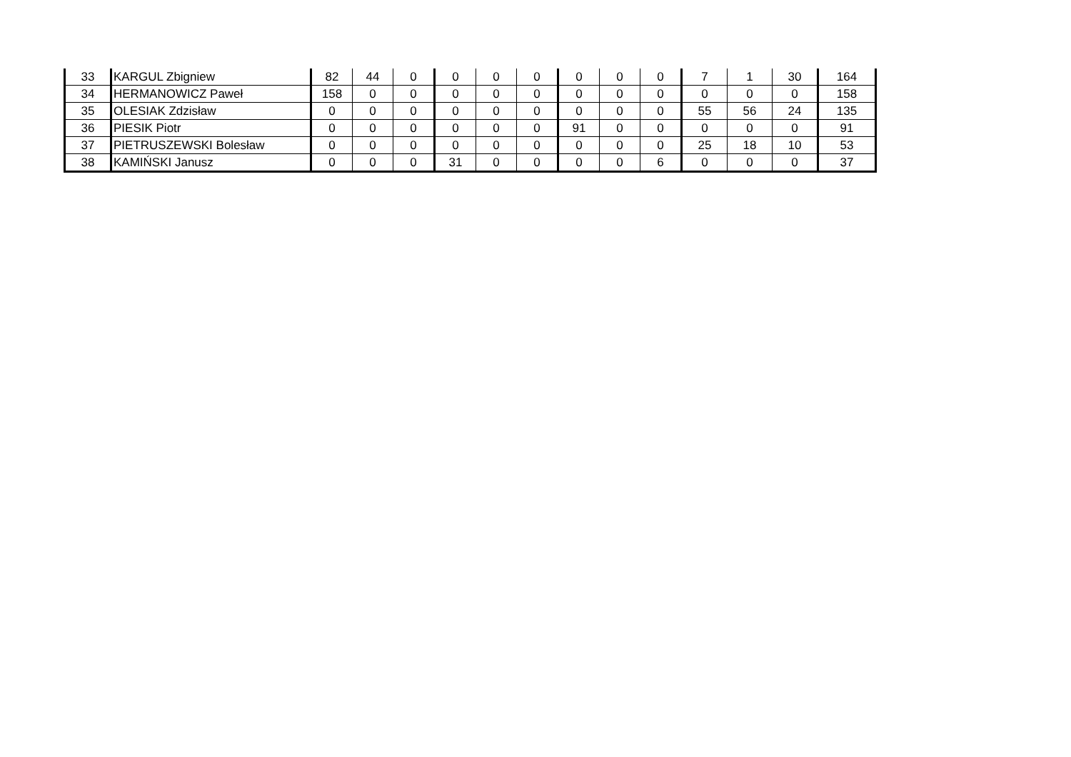| 33 | KARGUL Zbigniew | 82 | 44 | 0 | 0 | 0 | 0 | 0 | 0 | 0 | 7 | 1 | 30 | 164 |
| 34 | HERMANOWICZ Paweł | 158 | 0 | 0 | 0 | 0 | 0 | 0 | 0 | 0 | 0 | 0 | 0 | 158 |
| 35 | OLESIAK Zdzisław | 0 | 0 | 0 | 0 | 0 | 0 | 0 | 0 | 0 | 55 | 56 | 24 | 135 |
| 36 | PIESIK Piotr | 0 | 0 | 0 | 0 | 0 | 0 | 91 | 0 | 0 | 0 | 0 | 0 | 91 |
| 37 | PIETRUSZEWSKI Bolesław | 0 | 0 | 0 | 0 | 0 | 0 | 0 | 0 | 0 | 25 | 18 | 10 | 53 |
| 38 | KAMIŃSKI Janusz | 0 | 0 | 0 | 31 | 0 | 0 | 0 | 0 | 6 | 0 | 0 | 0 | 37 |